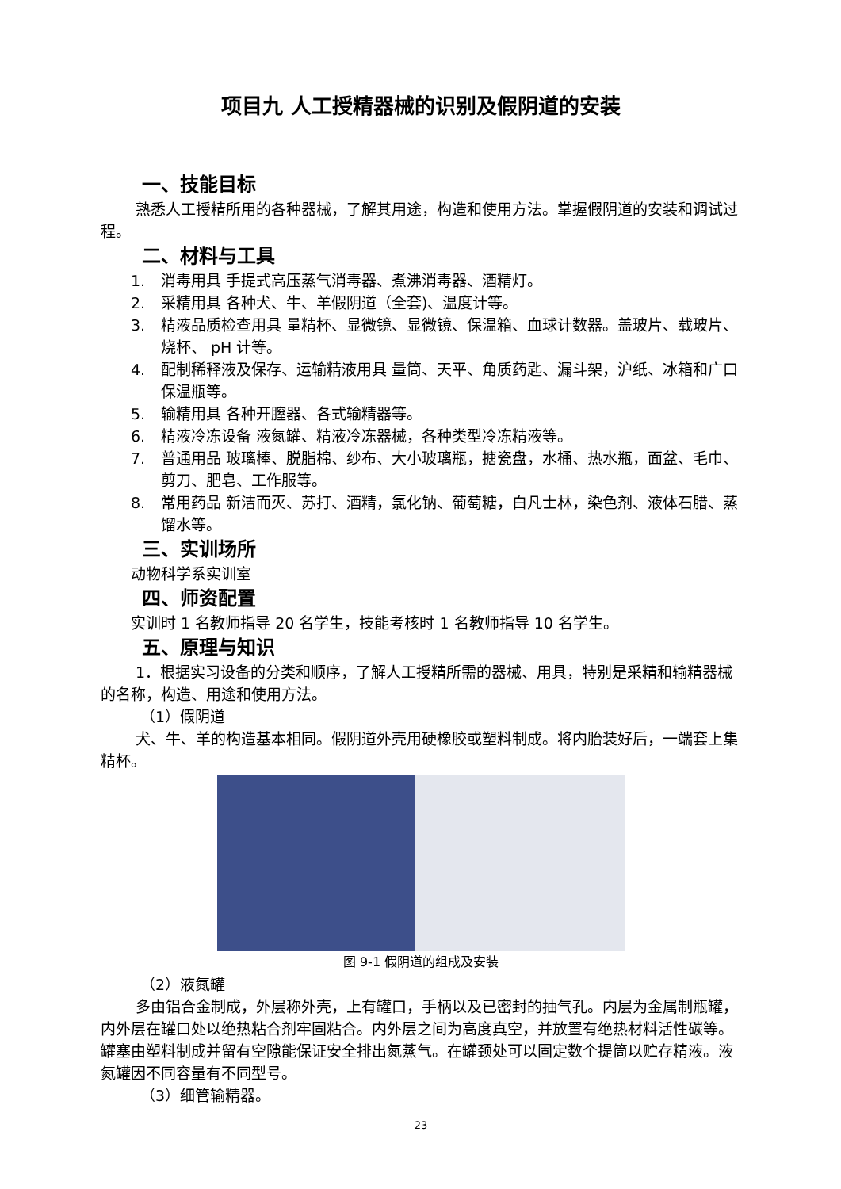项目九 人工授精器械的识别及假阴道的安装
一、技能目标
熟悉人工授精所用的各种器械，了解其用途，构造和使用方法。掌握假阴道的安装和调试过程。
二、材料与工具
1. 消毒用具 手提式高压蒸气消毒器、煮沸消毒器、酒精灯。
2. 采精用具 各种犬、牛、羊假阴道（全套)、温度计等。
3. 精液品质检查用具 量精杯、显微镜、显微镜、保温箱、血球计数器。盖玻片、载玻片、烧杯、 pH 计等。
4. 配制稀释液及保存、运输精液用具 量筒、天平、角质药匙、漏斗架，沪纸、冰箱和广口保温瓶等。
5. 输精用具 各种开膣器、各式输精器等。
6. 精液冷冻设备 液氮罐、精液冷冻器械，各种类型冷冻精液等。
7. 普通用品 玻璃棒、脱脂棉、纱布、大小玻璃瓶，搪瓷盘，水桶、热水瓶，面盆、毛巾、剪刀、肥皂、工作服等。
8. 常用药品 新洁而灭、苏打、酒精，氯化钠、葡萄糖，白凡士林，染色剂、液体石腊、蒸馏水等。
三、实训场所
动物科学系实训室
四、师资配置
实训时 1 名教师指导 20 名学生，技能考核时 1 名教师指导 10 名学生。
五、原理与知识
1．根据实习设备的分类和顺序，了解人工授精所需的器械、用具，特别是采精和输精器械的名称，构造、用途和使用方法。
（1）假阴道
犬、牛、羊的构造基本相同。假阴道外壳用硬橡胶或塑料制成。将内胎装好后，一端套上集精杯。
图 9-1 假阴道的组成及安装
（2）液氮罐
多由铝合金制成，外层称外壳，上有罐口，手柄以及已密封的抽气孔。内层为金属制瓶罐，内外层在罐口处以绝热粘合剂牢固粘合。内外层之间为高度真空，并放置有绝热材料活性碳等。罐塞由塑料制成并留有空隙能保证安全排出氮蒸气。在罐颈处可以固定数个提筒以贮存精液。液氮罐因不同容量有不同型号。
（3）细管输精器。
23